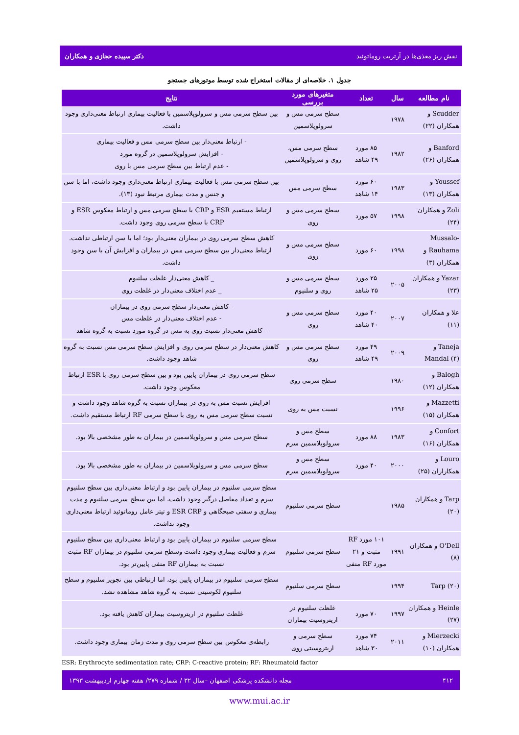نقش ریز مغذی‌ها در آرتریت روماتوئید دکتر سپیده حجازی و همکاران
جدول ۱. خلاصه‌ای از مقالات استخراج شده توسط موتورهای جستجو
| نام مطالعه | سال | تعداد | متغیرهای مورد بررسی | نتایج |
| --- | --- | --- | --- | --- |
| Scudder و همکاران (۲۲) | ۱۹۷۸ | | سطح سرمی مس و سرولوپلاسمین | بین سطح سرمی مس و سرولوپلاسمین با فعالیت بیماری ارتباط معنی‌داری وجود داشت. |
| Banford و همکاران (۲۶) | ۱۹۸۲ | ۸۵ مورد ۴۹ شاهد | سطح سرمی مس، روی و سرولوپلاسمین | - ارتباط معنی‌دار بین سطح سرمی مس و فعالیت بیماری - افزایش سرولوپلاسمین در گروه مورد - عدم ارتباط بین سطح سرمی مس با روی |
| Youssef و همکاران (۱۳) | ۱۹۸۳ | ۶۰ مورد ۱۴ شاهد | سطح سرمی مس | بین سطح سرمی مس با فعالیت بیماری ارتباط معنی‌داری وجود داشت، اما با سن و جنس و مدت بیماری مرتبط نبود (۱۳). |
| Zoli و همکاران (۲۴) | ۱۹۹۸ | ۵۷ مورد | سطح سرمی مس و روی | ارتباط مستقیم ESR و CRP با سطح سرمی مس و ارتباط معکوس ESR و CRP با سطح سرمی روی وجود داشت. |
| Mussalo-Rauhama و همکاران (۳) | ۱۹۹۸ | ۶۰ مورد | سطح سرمی مس و روی | کاهش سطح سرمی روی در بیماران معنی‌دار بود؛ اما با سن ارتباطی نداشت. ارتباط معنی‌دار بین سطح سرمی مس در بیماران و افزایش آن با سن وجود داشت. |
| Yazar و همکاران (۲۳) | ۲۰۰۵ | ۲۵ مورد ۲۵ شاهد | سطح سرمی مس و روی و سلنیوم | _ کاهش معنی‌دار غلظت سلنیوم _ عدم اختلاف معنی‌دار در غلظت روی |
| علا و همکاران (۱۱) | ۲۰۰۷ | ۴۰ مورد ۴۰ شاهد | سطح سرمی مس و روی | - کاهش معنی‌دار سطح سرمی روی در بیماران - عدم اختلاف معنی‌دار در غلظت مس - کاهش معنی‌دار نسبت روی به مس در گروه مورد نسبت به گروه شاهد |
| Taneja و Mandal (۴) | ۲۰۰۹ | ۴۹ مورد ۴۹ شاهد | سطح سرمی مس و روی | کاهش معنی‌دار در سطح سرمی روی و افزایش سطح سرمی مس نسبت به گروه شاهد وجود داشت. |
| Balogh و همکاران (۱۲) | ۱۹۸۰ | | سطح سرمی روی | سطح سرمی روی در بیماران پایین بود و بین سطح سرمی روی با ESR ارتباط معکوس وجود داشت. |
| Mazzetti و همکاران (۱۵) | ۱۹۹۶ | | نسبت مس به روی | افزایش نسبت مس به روی در بیماران نسبت به گروه شاهد وجود داشت و نسبت سطح سرمی مس به روی با سطح سرمی RF ارتباط مستقیم داشت. |
| Confort و همکاران (۱۶) | ۱۹۸۳ | ۸۸ مورد | سطح مس و سرولوپلاسمین سرم | سطح سرمی مس و سرولوپلاسمین در بیماران به طور مشخصی بالا بود. |
| Louro و همکاراران (۲۵) | ۲۰۰۰ | ۴۰ مورد | سطح مس و سرولوپلاسمین سرم | سطح سرمی مس و سرولوپلاسمین در بیماران به طور مشخصی بالا بود. |
| Tarp و همکاران (۲۰) | ۱۹۸۵ | | سطح سرمی سلنیوم | سطح سرمی سلنیوم در بیماران پایین بود و ارتباط معنی‌داری بین سطح سلنیوم سرم و تعداد مفاصل درگیر وجود داشت، اما بین سطح سرمی سلنیوم و مدت بیماری و سفتی صبحگاهی و ESR CRP و تیتر عامل روماتوئید ارتباط معنی‌داری وجود نداشت. |
| O'Dell و همکاران (۸) | ۱۹۹۱ | ۱۰۱ مورد RF مثبت و ۲۱ مورد RF منفی | سطح سرمی سلنیوم | سطح سرمی سلنیوم در بیماران پایین بود و ارتباط معنی‌داری بین سطح سلنیوم سرم و فعالیت بیماری وجود داشت وسطح سرمی سلنیوم در بیماران RF مثبت نسبت به بیماران RF منفی پایین‌تر بود. |
| Tarp (۲۰) | ۱۹۹۴ | | سطح سرمی سلنیوم | سطح سرمی سلنیوم در بیماران پایین بود، اما ارتباطی بین تجویز سلنیوم و سطح سلنیوم لکوسیتی نسبت به گروه شاهد مشاهده نشد. |
| Heinle و همکاران (۲۷) | ۱۹۹۷ | ۷۰ مورد | غلظت سلنیوم در اریتروسیت بیماران | غلظت سلنیوم در اریتروسیت بیماران کاهش یافته بود. |
| Mierzecki و همکاران (۱۰) | ۲۰۱۱ | ۷۴ مورد ۳۰ شاهد | سطح سرمی و اریتروسیتی روی | رابطه‌ی معکوس بین سطح سرمی روی و مدت زمان بیماری وجود داشت. |
ESR: Erythrocyte sedimentation rate; CRP: C-reactive protein; RF: Rheumatoid factor
۴۱۲ مجله دانشکده پزشکی اصفهان –سال ۳۲ / شماره ۲۷۹/ هفته چهارم اردیبهشت ۱۳۹۳
www.mui.ac.ir